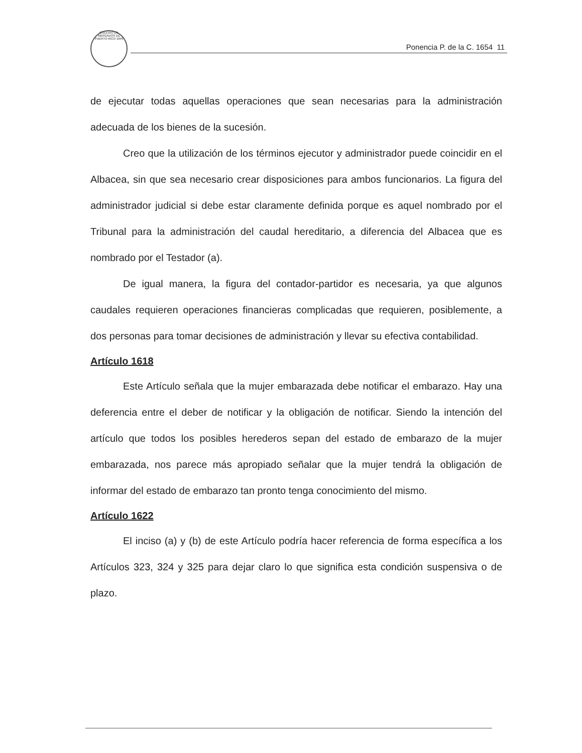COLEGIO DE ABOGADOS DE PUERTO RICO 1840
Ponencia P. de la C. 1654 11
de ejecutar todas aquellas operaciones que sean necesarias para la administración adecuada de los bienes de la sucesión.
Creo que la utilización de los términos ejecutor y administrador puede coincidir en el Albacea, sin que sea necesario crear disposiciones para ambos funcionarios. La figura del administrador judicial si debe estar claramente definida porque es aquel nombrado por el Tribunal para la administración del caudal hereditario, a diferencia del Albacea que es nombrado por el Testador (a).
De igual manera, la figura del contador-partidor es necesaria, ya que algunos caudales requieren operaciones financieras complicadas que requieren, posiblemente, a dos personas para tomar decisiones de administración y llevar su efectiva contabilidad.
Artículo 1618
Este Artículo señala que la mujer embarazada debe notificar el embarazo. Hay una deferencia entre el deber de notificar y la obligación de notificar. Siendo la intención del artículo que todos los posibles herederos sepan del estado de embarazo de la mujer embarazada, nos parece más apropiado señalar que la mujer tendrá la obligación de informar del estado de embarazo tan pronto tenga conocimiento del mismo.
Artículo 1622
El inciso (a) y (b) de este Artículo podría hacer referencia de forma específica a los Artículos 323, 324 y 325 para dejar claro lo que significa esta condición suspensiva o de plazo.